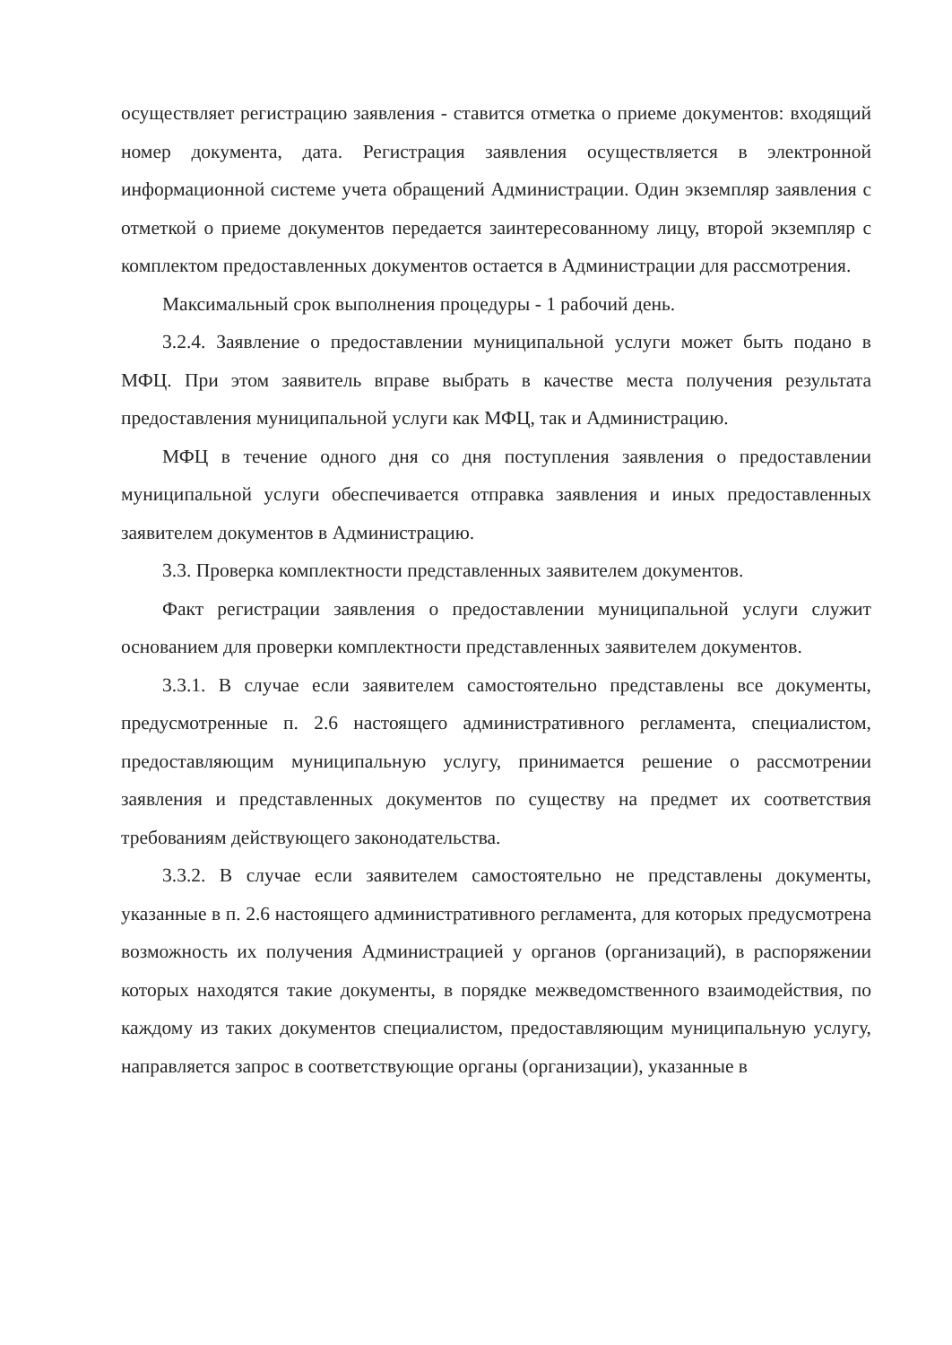осуществляет регистрацию заявления - ставится отметка о приеме документов: входящий номер документа, дата. Регистрация заявления осуществляется в электронной информационной системе учета обращений Администрации. Один экземпляр заявления с отметкой о приеме документов передается заинтересованному лицу, второй экземпляр с комплектом предоставленных документов остается в Администрации для рассмотрения.
Максимальный срок выполнения процедуры - 1 рабочий день.
3.2.4. Заявление о предоставлении муниципальной услуги может быть подано в МФЦ. При этом заявитель вправе выбрать в качестве места получения результата предоставления муниципальной услуги как МФЦ, так и Администрацию.
МФЦ в течение одного дня со дня поступления заявления о предоставлении муниципальной услуги обеспечивается отправка заявления и иных предоставленных заявителем документов в Администрацию.
3.3. Проверка комплектности представленных заявителем документов.
Факт регистрации заявления о предоставлении муниципальной услуги служит основанием для проверки комплектности представленных заявителем документов.
3.3.1. В случае если заявителем самостоятельно представлены все документы, предусмотренные п. 2.6 настоящего административного регламента, специалистом, предоставляющим муниципальную услугу, принимается решение о рассмотрении заявления и представленных документов по существу на предмет их соответствия требованиям действующего законодательства.
3.3.2. В случае если заявителем самостоятельно не представлены документы, указанные в п. 2.6 настоящего административного регламента, для которых предусмотрена возможность их получения Администрацией у органов (организаций), в распоряжении которых находятся такие документы, в порядке межведомственного взаимодействия, по каждому из таких документов специалистом, предоставляющим муниципальную услугу, направляется запрос в соответствующие органы (организации), указанные в